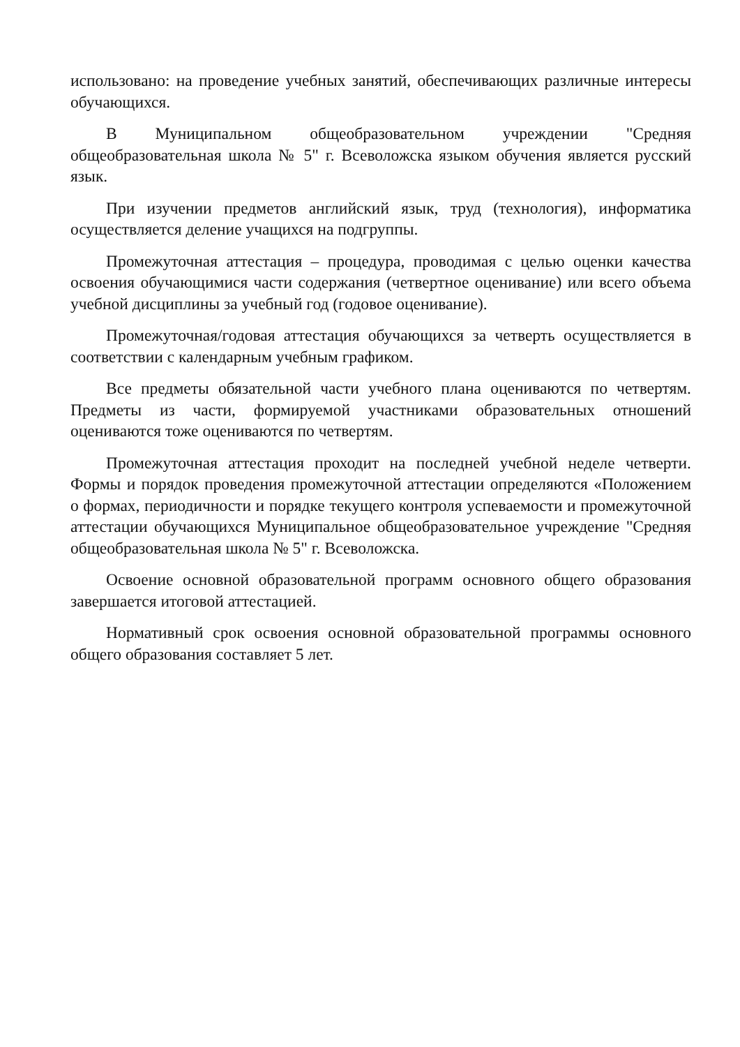использовано: на проведение учебных занятий, обеспечивающих различные интересы обучающихся.
В Муниципальном общеобразовательном учреждении "Средняя общеобразовательная школа № 5" г. Всеволожска языком обучения является русский язык.
При изучении предметов английский язык, труд (технология), информатика осуществляется деление учащихся на подгруппы.
Промежуточная аттестация – процедура, проводимая с целью оценки качества освоения обучающимися части содержания (четвертное оценивание) или всего объема учебной дисциплины за учебный год (годовое оценивание).
Промежуточная/годовая аттестация обучающихся за четверть осуществляется в соответствии с календарным учебным графиком.
Все предметы обязательной части учебного плана оцениваются по четвертям. Предметы из части, формируемой участниками образовательных отношений оцениваются тоже оцениваются по четвертям.
Промежуточная аттестация проходит на последней учебной неделе четверти. Формы и порядок проведения промежуточной аттестации определяются «Положением о формах, периодичности и порядке текущего контроля успеваемости и промежуточной аттестации обучающихся Муниципальное общеобразовательное учреждение "Средняя общеобразовательная школа № 5" г. Всеволожска.
Освоение основной образовательной программ основного общего образования завершается итоговой аттестацией.
Нормативный срок освоения основной образовательной программы основного общего образования составляет 5 лет.